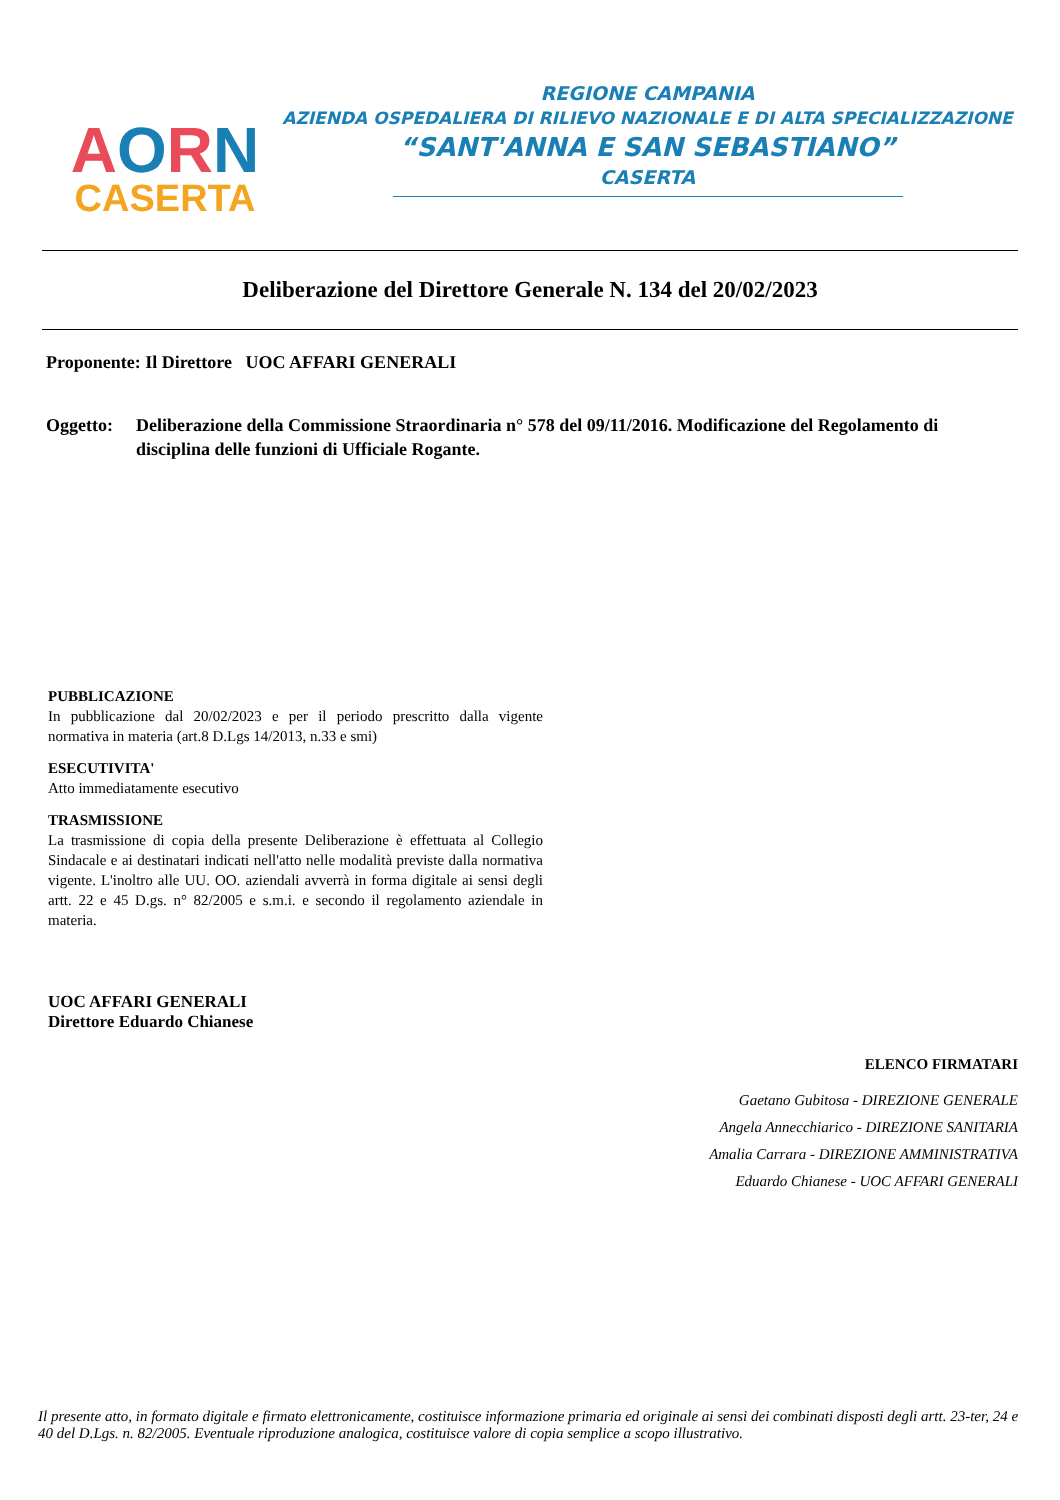AORN
CASERTA
REGIONE CAMPANIA
AZIENDA OSPEDALIERA DI RILIEVO NAZIONALE E DI ALTA SPECIALIZZAZIONE
“SANT'ANNA E SAN SEBASTIANO”
CASERTA
Deliberazione del Direttore Generale N. 134 del 20/02/2023
Proponente: Il Direttore UOC AFFARI GENERALI
Oggetto: Deliberazione della Commissione Straordinaria n° 578 del 09/11/2016. Modificazione del Regolamento di disciplina delle funzioni di Ufficiale Rogante.
PUBBLICAZIONE
In pubblicazione dal 20/02/2023 e per il periodo prescritto dalla vigente normativa in materia (art.8 D.Lgs 14/2013, n.33 e smi)
ESECUTIVITA'
Atto immediatamente esecutivo
TRASMISSIONE
La trasmissione di copia della presente Deliberazione è effettuata al Collegio Sindacale e ai destinatari indicati nell'atto nelle modalità previste dalla normativa vigente. L'inoltro alle UU. OO. aziendali avverrà in forma digitale ai sensi degli artt. 22 e 45 D.gs. n° 82/2005 e s.m.i. e secondo il regolamento aziendale in materia.
UOC AFFARI GENERALI
Direttore Eduardo Chianese
ELENCO FIRMATARI
Gaetano Gubitosa - DIREZIONE GENERALE
Angela Annecchiarico - DIREZIONE SANITARIA
Amalia Carrara - DIREZIONE AMMINISTRATIVA
Eduardo Chianese - UOC AFFARI GENERALI
Il presente atto, in formato digitale e firmato elettronicamente, costituisce informazione primaria ed originale ai sensi dei combinati disposti degli artt. 23-ter, 24 e 40 del D.Lgs. n. 82/2005. Eventuale riproduzione analogica, costituisce valore di copia semplice a scopo illustrativo.